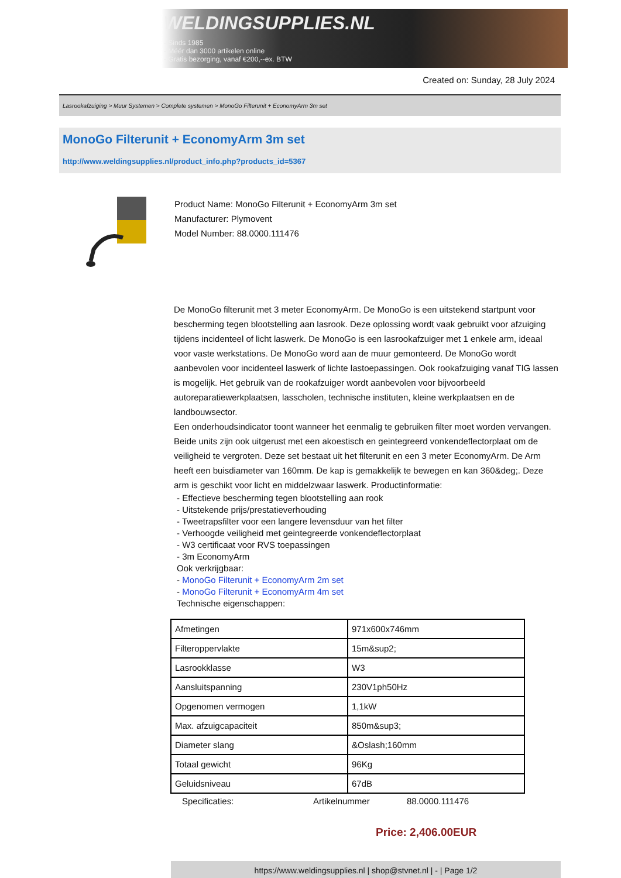WELDINGSUPPLIES.NL
- Sinds 1985
- Méér dan 3000 artikelen online
- Gratis bezorging, vanaf €200,--ex. BTW
Created on: Sunday, 28 July 2024
Lasrookafzuiging > Muur Systemen > Complete systemen > MonoGo Filterunit + EconomyArm 3m set
MonoGo Filterunit + EconomyArm 3m set
http://www.weldingsupplies.nl/product_info.php?products_id=5367
Product Name: MonoGo Filterunit + EconomyArm 3m set
Manufacturer: Plymovent
Model Number: 88.0000.111476
De MonoGo filterunit met 3 meter EconomyArm. De MonoGo is een uitstekend startpunt voor bescherming tegen blootstelling aan lasrook. Deze oplossing wordt vaak gebruikt voor afzuiging tijdens incidenteel of licht laswerk. De MonoGo is een lasrookafzuiger met 1 enkele arm, ideaal voor vaste werkstations. De MonoGo word aan de muur gemonteerd. De MonoGo wordt aanbevolen voor incidenteel laswerk of lichte lastoepassingen. Ook rookafzuiging vanaf TIG lassen is mogelijk. Het gebruik van de rookafzuiger wordt aanbevolen voor bijvoorbeeld autoreparatiewerkplaatsen, lasscholen, technische instituten, kleine werkplaatsen en de landbouwsector.
Een onderhoudsindicator toont wanneer het eenmalig te gebruiken filter moet worden vervangen. Beide units zijn ook uitgerust met een akoestisch en geintegreerd vonkendeflectorplaat om de veiligheid te vergroten. Deze set bestaat uit het filterunit en een 3 meter EconomyArm. De Arm heeft een buisdiameter van 160mm. De kap is gemakkelijk te bewegen en kan 360&deg;. Deze arm is geschikt voor licht en middelzwaar laswerk. Productinformatie:
- Effectieve bescherming tegen blootstelling aan rook
- Uitstekende prijs/prestatieverhouding
- Tweetrapsfilter voor een langere levensduur van het filter
- Verhoogde veiligheid met geintegreerde vonkendeflectorplaat
- W3 certificaat voor RVS toepassingen
- 3m EconomyArm
Ook verkrijgbaar:
- MonoGo Filterunit + EconomyArm 2m set
- MonoGo Filterunit + EconomyArm 4m set
Technische eigenschappen:
| Afmetingen | 971x600x746mm |
| Filteroppervlakte | 15m&sup2; |
| Lasrookklasse | W3 |
| Aansluitspanning | 230V1ph50Hz |
| Opgenomen vermogen | 1,1kW |
| Max. afzuigcapaciteit | 850m&sup3; |
| Diameter slang | &Oslash;160mm |
| Totaal gewicht | 96Kg |
| Geluidsniveau | 67dB |
Specificaties: Artikelnummer 88.0000.111476
Price: 2,406.00EUR
https://www.weldingsupplies.nl | shop@stvnet.nl | - | Page 1/2